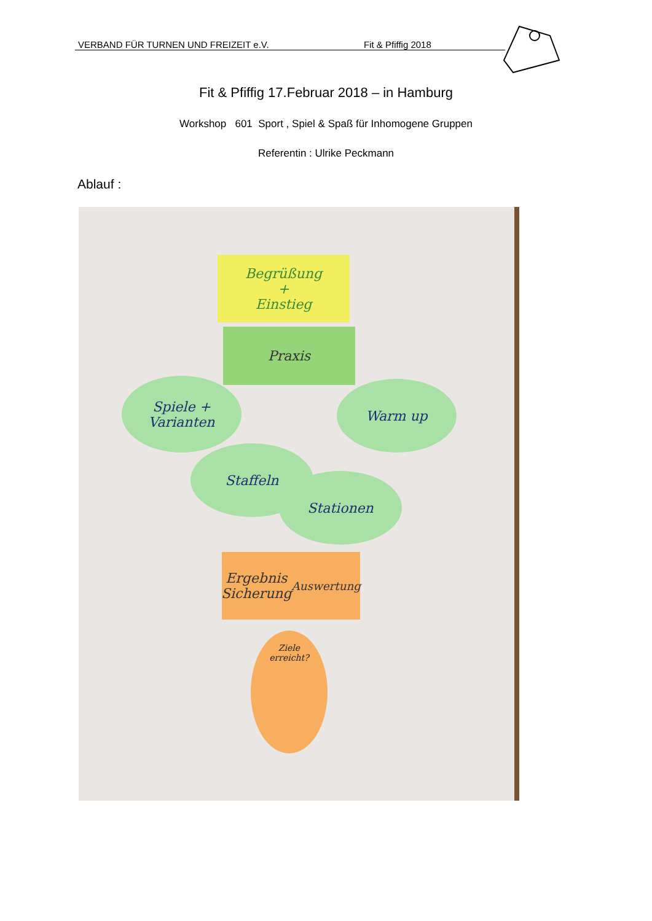VERBAND FÜR TURNEN UND FREIZEIT e.V. Fit & Pfiffig 2018
Fit & Pfiffig 17.Februar 2018 – in Hamburg
Workshop 601 Sport , Spiel & Spaß für Inhomogene Gruppen
Referentin : Ulrike Peckmann
Ablauf :
Begrüßung
+
Einstieg
Praxis
Spiele +
Varianten
Warm up
Staffeln
Stationen
Ergebnis
Sicherung Auswertung
Ziele
erreicht?